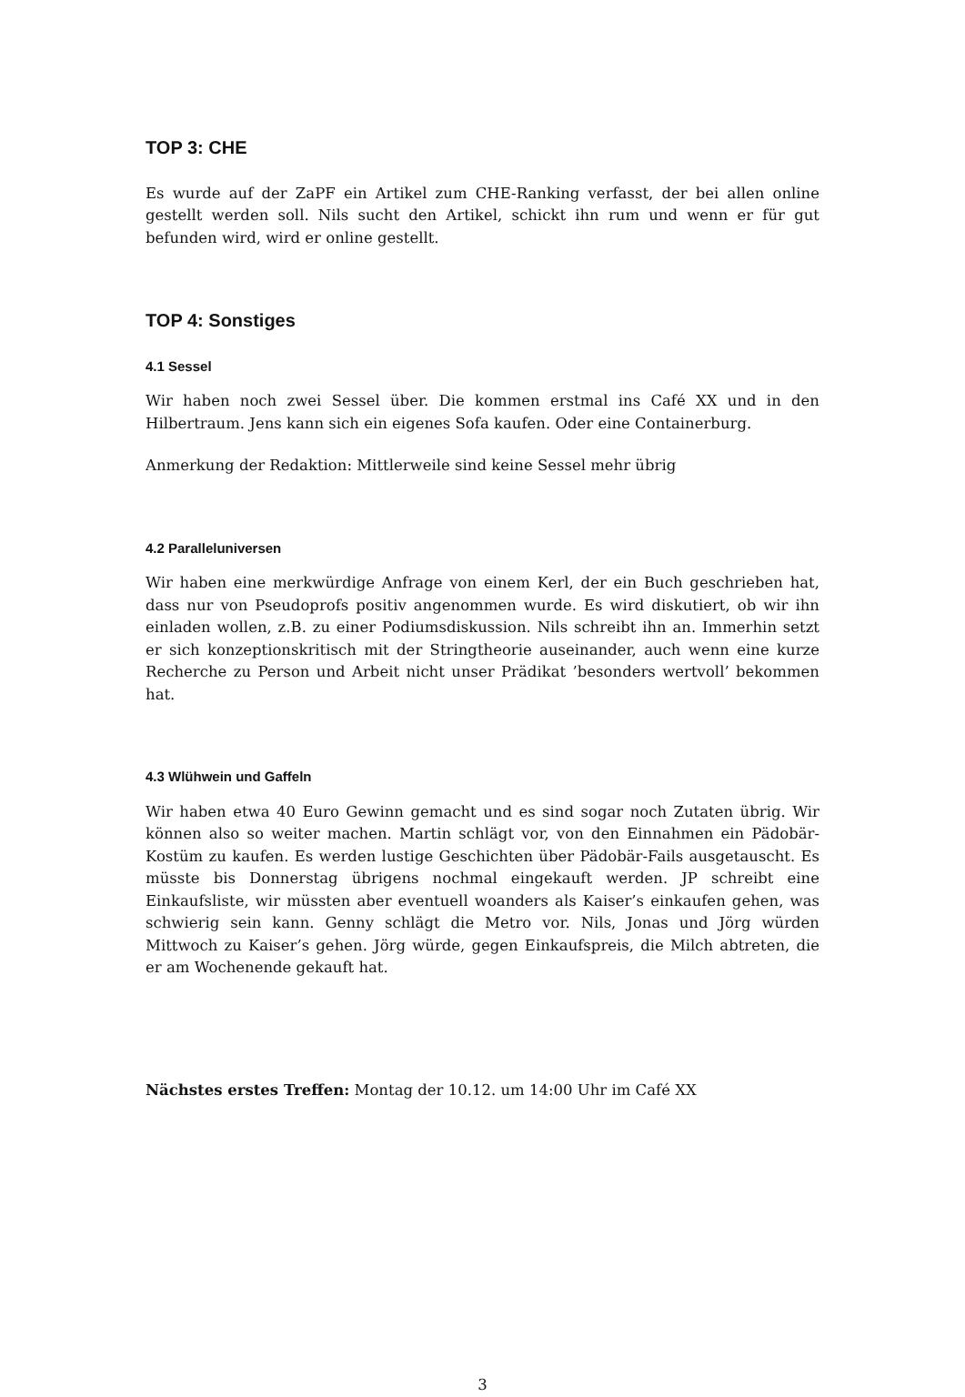TOP 3: CHE
Es wurde auf der ZaPF ein Artikel zum CHE-Ranking verfasst, der bei allen online gestellt werden soll. Nils sucht den Artikel, schickt ihn rum und wenn er für gut befunden wird, wird er online gestellt.
TOP 4: Sonstiges
4.1 Sessel
Wir haben noch zwei Sessel über. Die kommen erstmal ins Café XX und in den Hilbertraum. Jens kann sich ein eigenes Sofa kaufen. Oder eine Containerburg.
Anmerkung der Redaktion: Mittlerweile sind keine Sessel mehr übrig
4.2 Paralleluniversen
Wir haben eine merkwürdige Anfrage von einem Kerl, der ein Buch geschrieben hat, dass nur von Pseudoprofs positiv angenommen wurde. Es wird diskutiert, ob wir ihn einladen wollen, z.B. zu einer Podiumsdiskussion. Nils schreibt ihn an. Immerhin setzt er sich konzeptionskritisch mit der Stringtheorie auseinander, auch wenn eine kurze Recherche zu Person und Arbeit nicht unser Prädikat ’besonders wertvoll’ bekommen hat.
4.3 Wlühwein und Gaffeln
Wir haben etwa 40 Euro Gewinn gemacht und es sind sogar noch Zutaten übrig. Wir können also so weiter machen. Martin schlägt vor, von den Einnahmen ein Pädobär-Kostüm zu kaufen. Es werden lustige Geschichten über Pädobär-Fails ausgetauscht. Es müsste bis Donnerstag übrigens nochmal eingekauft werden. JP schreibt eine Einkaufsliste, wir müssten aber eventuell woanders als Kaiser’s einkaufen gehen, was schwierig sein kann. Genny schlägt die Metro vor. Nils, Jonas und Jörg würden Mittwoch zu Kaiser’s gehen. Jörg würde, gegen Einkaufspreis, die Milch abtreten, die er am Wochenende gekauft hat.
Nächstes erstes Treffen: Montag der 10.12. um 14:00 Uhr im Café XX
3